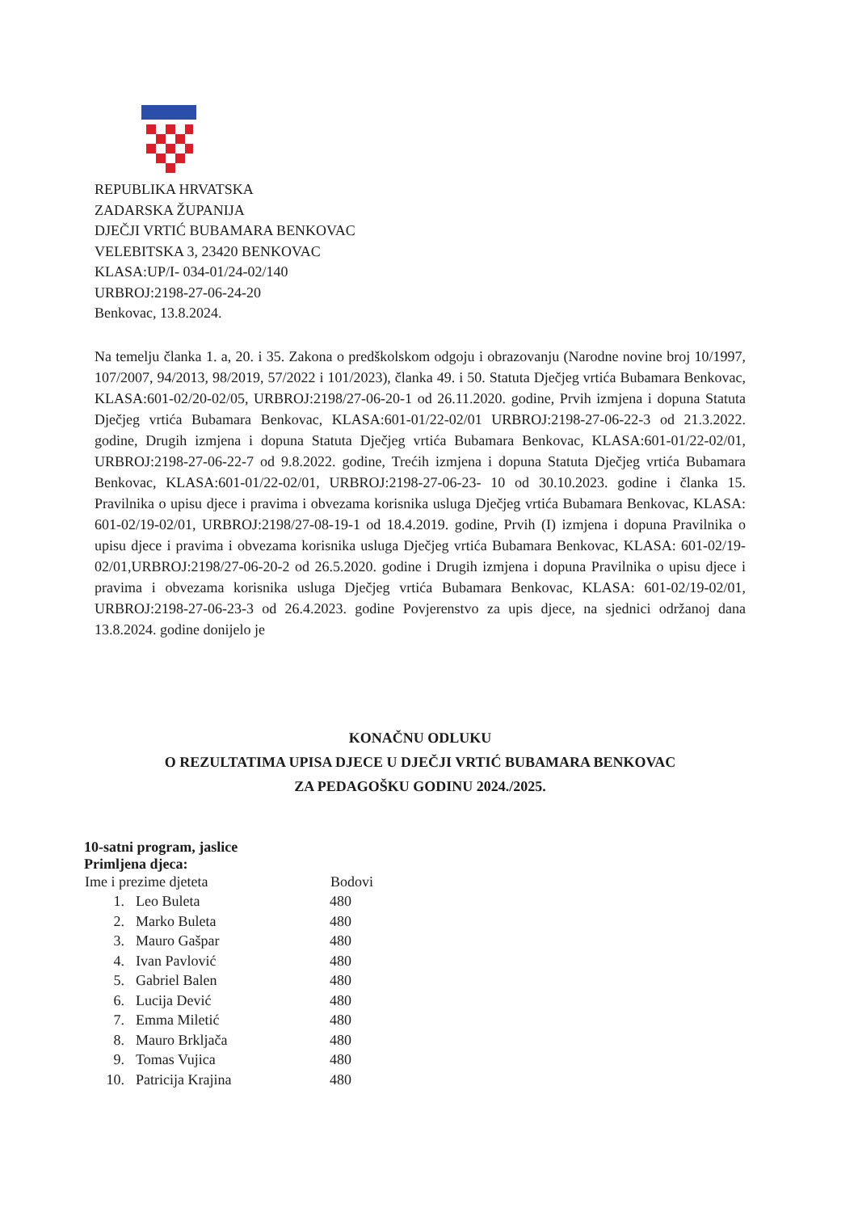REPUBLIKA HRVATSKA
ZADARSKA ŽUPANIJA
DJEČJI VRTIĆ BUBAMARA BENKOVAC
VELEBITSKA 3, 23420 BENKOVAC
KLASA:UP/I- 034-01/24-02/140
URBROJ:2198-27-06-24-20
Benkovac, 13.8.2024.
Na temelju članka 1. a, 20. i 35. Zakona o predškolskom odgoju i obrazovanju (Narodne novine broj 10/1997, 107/2007, 94/2013, 98/2019, 57/2022 i 101/2023), članka 49. i 50. Statuta Dječjeg vrtića Bubamara Benkovac, KLASA:601-02/20-02/05, URBROJ:2198/27-06-20-1 od 26.11.2020. godine, Prvih izmjena i dopuna Statuta Dječjeg vrtića Bubamara Benkovac, KLASA:601-01/22-02/01 URBROJ:2198-27-06-22-3 od 21.3.2022. godine, Drugih izmjena i dopuna Statuta Dječjeg vrtića Bubamara Benkovac, KLASA:601-01/22-02/01, URBROJ:2198-27-06-22-7 od 9.8.2022. godine, Trećih izmjena i dopuna Statuta Dječjeg vrtića Bubamara Benkovac, KLASA:601-01/22-02/01, URBROJ:2198-27-06-23- 10 od 30.10.2023. godine i članka 15. Pravilnika o upisu djece i pravima i obvezama korisnika usluga Dječjeg vrtića Bubamara Benkovac, KLASA: 601-02/19-02/01, URBROJ:2198/27-08-19-1 od 18.4.2019. godine, Prvih (I) izmjena i dopuna Pravilnika o upisu djece i pravima i obvezama korisnika usluga Dječjeg vrtića Bubamara Benkovac, KLASA: 601-02/19-02/01,URBROJ:2198/27-06-20-2 od 26.5.2020. godine i Drugih izmjena i dopuna Pravilnika o upisu djece i pravima i obvezama korisnika usluga Dječjeg vrtića Bubamara Benkovac, KLASA: 601-02/19-02/01, URBROJ:2198-27-06-23-3 od 26.4.2023. godine Povjerenstvo za upis djece, na sjednici održanoj dana 13.8.2024. godine donijelo je
KONAČNU ODLUKU
O REZULTATIMA UPISA DJECE U DJEČJI VRTIĆ BUBAMARA BENKOVAC
ZA PEDAGOŠKU GODINU 2024./2025.
10-satni program, jaslice
Primljena djeca:
| Ime i prezime djeteta | | Bodovi |
| --- | --- | --- |
| 1. | Leo Buleta | 480 |
| 2. | Marko Buleta | 480 |
| 3. | Mauro Gašpar | 480 |
| 4. | Ivan Pavlović | 480 |
| 5. | Gabriel Balen | 480 |
| 6. | Lucija Dević | 480 |
| 7. | Emma Miletić | 480 |
| 8. | Mauro Brkljača | 480 |
| 9. | Tomas Vujica | 480 |
| 10. | Patricija Krajina | 480 |